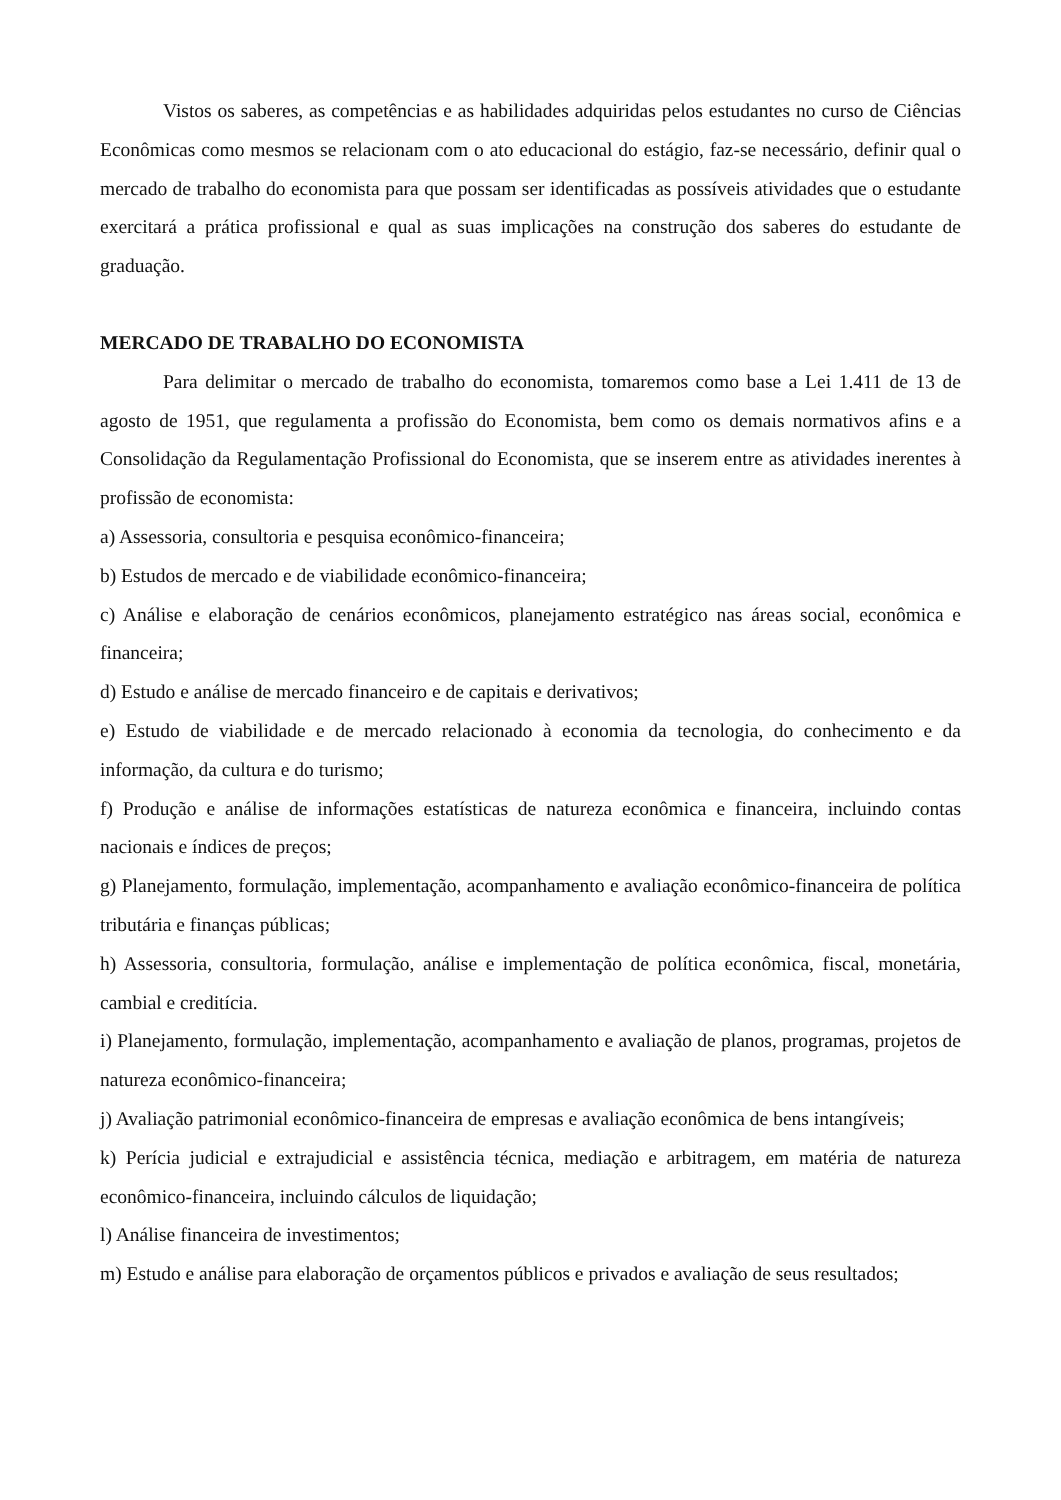Vistos os saberes, as competências e as habilidades adquiridas pelos estudantes no curso de Ciências Econômicas como mesmos se relacionam com o ato educacional do estágio, faz-se necessário, definir qual o mercado de trabalho do economista para que possam ser identificadas as possíveis atividades que o estudante exercitará a prática profissional e qual as suas implicações na construção dos saberes do estudante de graduação.
MERCADO DE TRABALHO DO ECONOMISTA
Para delimitar o mercado de trabalho do economista, tomaremos como base a Lei 1.411 de 13 de agosto de 1951, que regulamenta a profissão do Economista, bem como os demais normativos afins e a Consolidação da Regulamentação Profissional do Economista, que se inserem entre as atividades inerentes à profissão de economista:
a) Assessoria, consultoria e pesquisa econômico-financeira;
b) Estudos de mercado e de viabilidade econômico-financeira;
c) Análise e elaboração de cenários econômicos, planejamento estratégico nas áreas social, econômica e financeira;
d) Estudo e análise de mercado financeiro e de capitais e derivativos;
e) Estudo de viabilidade e de mercado relacionado à economia da tecnologia, do conhecimento e da informação, da cultura e do turismo;
f) Produção e análise de informações estatísticas de natureza econômica e financeira, incluindo contas nacionais e índices de preços;
g) Planejamento, formulação, implementação, acompanhamento e avaliação econômico-financeira de política tributária e finanças públicas;
h) Assessoria, consultoria, formulação, análise e implementação de política econômica, fiscal, monetária, cambial e creditícia.
i) Planejamento, formulação, implementação, acompanhamento e avaliação de planos, programas, projetos de natureza econômico-financeira;
j) Avaliação patrimonial econômico-financeira de empresas e avaliação econômica de bens intangíveis;
k) Perícia judicial e extrajudicial e assistência técnica, mediação e arbitragem, em matéria de natureza econômico-financeira, incluindo cálculos de liquidação;
l) Análise financeira de investimentos;
m) Estudo e análise para elaboração de orçamentos públicos e privados e avaliação de seus resultados;